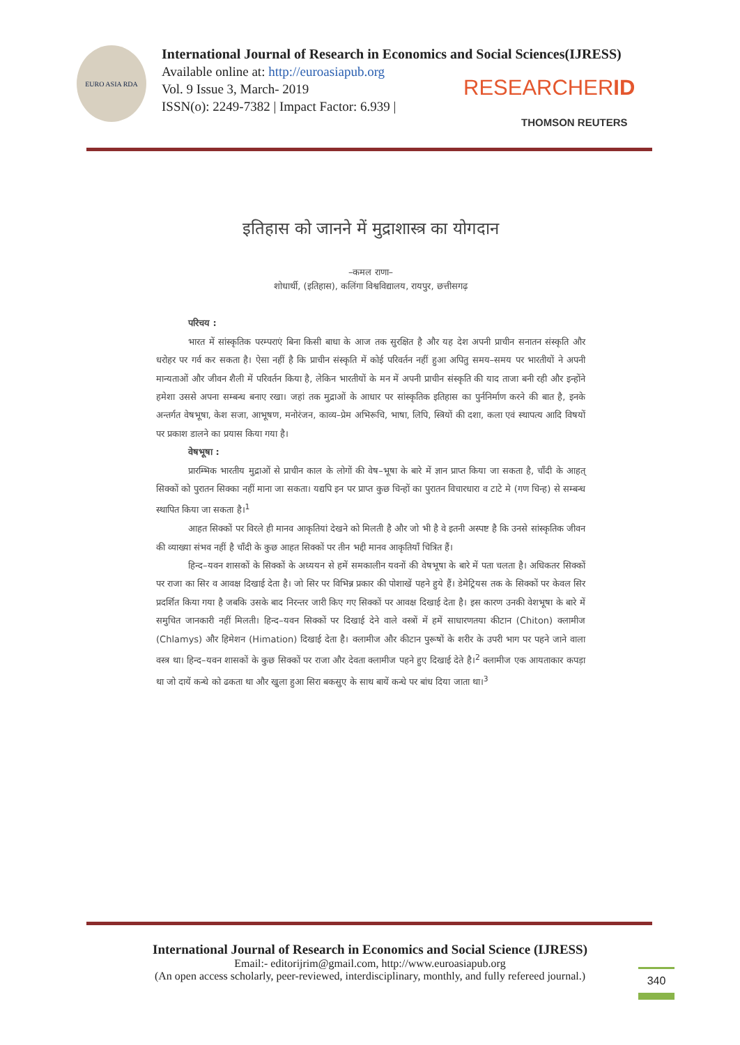EURO ASIA RDA
International Journal of Research in Economics and Social Sciences(IJRESS)
Available online at: http://euroasiapub.org
Vol. 9 Issue 3, March- 2019
ISSN(o): 2249-7382 | Impact Factor: 6.939 |
RESEARCHERID
THOMSON REUTERS
इतिहास को जानने में मुद्राशास्त्र का योगदान
–कमल राणा–
शोधार्थी, (इतिहास), कलिंगा विश्वविद्यालय, रायपुर, छत्तीसगढ़
परिचय :
भारत में सांस्कृतिक परम्पराएं बिना किसी बाधा के आज तक सुरक्षित है और यह देश अपनी प्राचीन सनातन संस्कृति और धरोहर पर गर्व कर सकता है। ऐसा नहीं है कि प्राचीन संस्कृति में कोई परिवर्तन नहीं हुआ अपितु समय–समय पर भारतीयों ने अपनी मान्यताओं और जीवन शैली में परिवर्तन किया है, लेकिन भारतीयों के मन में अपनी प्राचीन संस्कृति की याद ताजा बनी रही और इन्होंने हमेशा उससे अपना सम्बन्ध बनाए रखा। जहां तक मुद्राओं के आधार पर सांस्कृतिक इतिहास का पुर्ननिर्माण करने की बात है, इनके अन्तर्गत वेषभूषा, केश सजा, आभूषण, मनोरंजन, काव्य–प्रेम अभिरूचि, भाषा, लिपि, स्त्रियों की दशा, कला एवं स्थापत्य आदि विषयों पर प्रकाश डालने का प्रयास किया गया है।
वेषभूषा :
प्रारम्भिक भारतीय मुद्राओं से प्राचीन काल के लोगों की वेष–भूषा के बारे में ज्ञान प्राप्त किया जा सकता है, चाँदी के आहत् सिक्कों को पुरातन सिक्का नहीं माना जा सकता। यद्यपि इन पर प्राप्त कुछ चिन्हों का पुरातन विचारधारा व टाटे मे (गण चिन्ह) से सम्बन्ध स्थापित किया जा सकता है।<sup>1</sup>
आहत सिक्कों पर विरले ही मानव आकृतियां देखने को मिलती है और जो भी है वे इतनी अस्पष्ट है कि उनसे सांस्कृतिक जीवन की व्याख्या संभव नहीं है चाँदी के कुछ आहत सिक्कों पर तीन भद्दी मानव आकृतियाँ चित्रित हैं।
हिन्द–यवन शासकों के सिक्कों के अध्ययन से हमें समकालीन यवनों की वेषभूषा के बारे में पता चलता है। अधिकतर सिक्कों पर राजा का सिर व आवक्ष दिखाई देता है। जो सिर पर विभिन्न प्रकार की पोशाखें पहने हुये हैं। डेमेट्रियस तक के सिक्कों पर केवल सिर प्रदर्शित किया गया है जबकि उसके बाद निरन्तर जारी किए गए सिक्कों पर आवक्ष दिखाई देता है। इस कारण उनकी वेशभूषा के बारे में समुचित जानकारी नहीं मिलती। हिन्द–यवन सिक्कों पर दिखाई देने वाले वस्त्रों में हमें साधारणतया कीटान (Chiton) क्लामीज (Chlamys) और हिमेशन (Himation) दिखाई देता है। क्लामीज और कीटान पुरूषों के शरीर के उपरी भाग पर पहने जाने वाला वस्त्र था। हिन्द–यवन शासकों के कुछ सिक्कों पर राजा और देवता क्लामीज पहने हुए दिखाई देते है।<sup>2</sup> क्लामीज एक आयताकार कपड़ा था जो दायें कन्धे को ढकता था और खुला हुआ सिरा बकसुए के साथ बायें कन्धे पर बांध दिया जाता था।<sup>3</sup>
International Journal of Research in Economics and Social Science (IJRESS)
Email:- editorijrim@gmail.com, http://www.euroasiapub.org
(An open access scholarly, peer-reviewed, interdisciplinary, monthly, and fully refereed journal.)
340